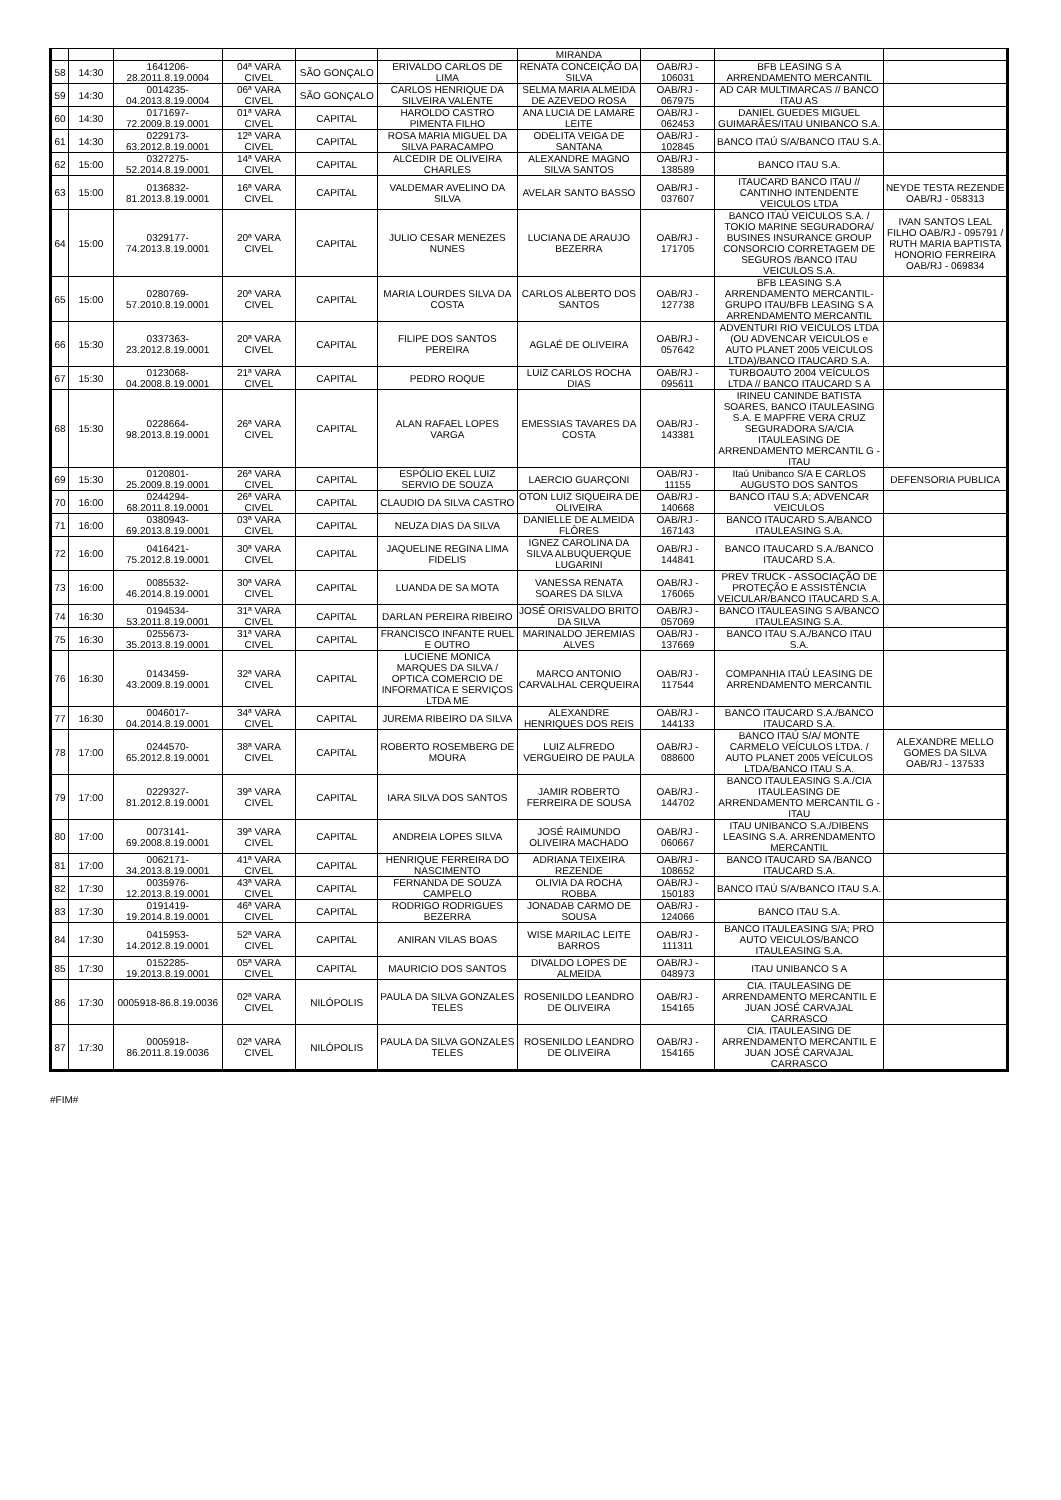| | | | | | | MIRANDA | | | |
| 58 | 14:30 | 1641206-28.2011.8.19.0004 | 04ª VARA CIVEL | SÃO GONÇALO | ERIVALDO CARLOS DE LIMA | RENATA CONCEIÇÃO DA SILVA | OAB/RJ - 106031 | BFB LEASING S A ARRENDAMENTO MERCANTIL | |
| 59 | 14:30 | 0014235-04.2013.8.19.0004 | 06ª VARA CIVEL | SÃO GONÇALO | CARLOS HENRIQUE DA SILVEIRA VALENTE | SELMA MARIA ALMEIDA DE AZEVEDO ROSA | OAB/RJ - 067975 | AD CAR MULTIMARCAS // BANCO ITAU AS | |
| 60 | 14:30 | 0171697-72.2009.8.19.0001 | 01ª VARA CIVEL | CAPITAL | HAROLDO CASTRO PIMENTA FILHO | ANA LUCIA DE LAMARE LEITE | OAB/RJ - 062453 | DANIEL GUEDES MIGUEL GUIMARÃES/ITAU UNIBANCO S.A. | |
| 61 | 14:30 | 0229173-63.2012.8.19.0001 | 12ª VARA CIVEL | CAPITAL | ROSA MARIA MIGUEL DA SILVA PARACAMPO | ODELITA VEIGA DE SANTANA | OAB/RJ - 102845 | BANCO ITAÚ S/A/BANCO ITAU S.A. | |
| 62 | 15:00 | 0327275-52.2014.8.19.0001 | 14ª VARA CIVEL | CAPITAL | ALCEDIR DE OLIVEIRA CHARLES | ALEXANDRE MAGNO SILVA SANTOS | OAB/RJ - 138589 | BANCO ITAU S.A. | |
| 63 | 15:00 | 0136832-81.2013.8.19.0001 | 16ª VARA CIVEL | CAPITAL | VALDEMAR AVELINO DA SILVA | AVELAR SANTO BASSO | OAB/RJ - 037607 | ITAUCARD BANCO ITAU // CANTINHO INTENDENTE VEICULOS LTDA | NEYDE TESTA REZENDE OAB/RJ - 058313 |
| 64 | 15:00 | 0329177-74.2013.8.19.0001 | 20ª VARA CIVEL | CAPITAL | JULIO CESAR MENEZES NUNES | LUCIANA DE ARAUJO BEZERRA | OAB/RJ - 171705 | BANCO ITAÚ VEICULOS S.A. / TOKIO MARINE SEGURADORA/ BUSINES INSURANCE GROUP CONSORCIO CORRETAGEM DE SEGUROS /BANCO ITAU VEICULOS S.A. | IVAN SANTOS LEAL FILHO OAB/RJ - 095791 / RUTH MARIA BAPTISTA HONORIO FERREIRA OAB/RJ - 069834 |
| 65 | 15:00 | 0280769-57.2010.8.19.0001 | 20ª VARA CIVEL | CAPITAL | MARIA LOURDES SILVA DA COSTA | CARLOS ALBERTO DOS SANTOS | OAB/RJ - 127738 | BFB LEASING S.A ARRENDAMENTO MERCANTIL-GRUPO ITAU/BFB LEASING S A ARRENDAMENTO MERCANTIL | |
| 66 | 15:30 | 0337363-23.2012.8.19.0001 | 20ª VARA CIVEL | CAPITAL | FILIPE DOS SANTOS PEREIRA | AGLAÉ DE OLIVEIRA | OAB/RJ - 057642 | ADVENTURI RIO VEICULOS LTDA (OU ADVENCAR VEICULOS e AUTO PLANET 2005 VEICULOS LTDA)/BANCO ITAUCARD S.A. | |
| 67 | 15:30 | 0123068-04.2008.8.19.0001 | 21ª VARA CIVEL | CAPITAL | PEDRO ROQUE | LUIZ CARLOS ROCHA DIAS | OAB/RJ - 095611 | TURBOAUTO 2004 VEÍCULOS LTDA // BANCO ITAUCARD S A | |
| 68 | 15:30 | 0228664-98.2013.8.19.0001 | 26ª VARA CIVEL | CAPITAL | ALAN RAFAEL LOPES VARGA | EMESSIAS TAVARES DA COSTA | OAB/RJ - 143381 | IRINEU CANINDE BATISTA SOARES, BANCO ITAULEASING S.A. E MAPFRE VERA CRUZ SEGURADORA S/A/CIA ITAULEASING DE ARRENDAMENTO MERCANTIL G -ITAU | |
| 69 | 15:30 | 0120801-25.2009.8.19.0001 | 26ª VARA CIVEL | CAPITAL | ESPÓLIO EKEL LUIZ SERVIO DE SOUZA | LAERCIO GUARÇONI | OAB/RJ - 11155 | Itaú Unibanco S/A E CARLOS AUGUSTO DOS SANTOS | DEFENSORIA PUBLICA |
| 70 | 16:00 | 0244294-68.2011.8.19.0001 | 26ª VARA CIVEL | CAPITAL | CLAUDIO DA SILVA CASTRO | OTON LUIZ SIQUEIRA DE OLIVEIRA | OAB/RJ - 140668 | BANCO ITAU S.A; ADVENCAR VEICULOS | |
| 71 | 16:00 | 0380943-69.2013.8.19.0001 | 03ª VARA CIVEL | CAPITAL | NEUZA DIAS DA SILVA | DANIELLE DE ALMEIDA FLÔRES | OAB/RJ - 167143 | BANCO ITAUCARD S.A/BANCO ITAULEASING S.A. | |
| 72 | 16:00 | 0416421-75.2012.8.19.0001 | 30ª VARA CIVEL | CAPITAL | JAQUELINE REGINA LIMA FIDELIS | IGNEZ CAROLINA DA SILVA ALBUQUERQUE LUGARINI | OAB/RJ - 144841 | BANCO ITAUCARD S.A./BANCO ITAUCARD S.A. | |
| 73 | 16:00 | 0085532-46.2014.8.19.0001 | 30ª VARA CIVEL | CAPITAL | LUANDA DE SA MOTA | VANESSA RENATA SOARES DA SILVA | OAB/RJ - 176065 | PREV TRUCK - ASSOCIAÇÃO DE PROTEÇÃO E ASSISTÊNCIA VEICULAR/BANCO ITAUCARD S.A. | |
| 74 | 16:30 | 0194534-53.2011.8.19.0001 | 31ª VARA CIVEL | CAPITAL | DARLAN PEREIRA RIBEIRO | JOSÉ ORISVALDO BRITO DA SILVA | OAB/RJ - 057069 | BANCO ITAULEASING S A/BANCO ITAULEASING S.A. | |
| 75 | 16:30 | 0255673-35.2013.8.19.0001 | 31ª VARA CIVEL | CAPITAL | FRANCISCO INFANTE RUEL E OUTRO | MARINALDO JEREMIAS ALVES | OAB/RJ - 137669 | BANCO ITAU S.A./BANCO ITAU S.A. | |
| 76 | 16:30 | 0143459-43.2009.8.19.0001 | 32ª VARA CIVEL | CAPITAL | LUCIENE MONICA MARQUES DA SILVA / OPTICA COMERCIO DE INFORMATICA E SERVIÇOS LTDA ME | MARCO ANTONIO CARVALHAL CERQUEIRA | OAB/RJ - 117544 | COMPANHIA ITAÚ LEASING DE ARRENDAMENTO MERCANTIL | |
| 77 | 16:30 | 0046017-04.2014.8.19.0001 | 34ª VARA CIVEL | CAPITAL | JUREMA RIBEIRO DA SILVA | ALEXANDRE HENRIQUES DOS REIS | OAB/RJ - 144133 | BANCO ITAUCARD S.A./BANCO ITAUCARD S.A. | |
| 78 | 17:00 | 0244570-65.2012.8.19.0001 | 38ª VARA CIVEL | CAPITAL | ROBERTO ROSEMBERG DE MOURA | LUIZ ALFREDO VERGUEIRO DE PAULA | OAB/RJ - 088600 | BANCO ITAÚ S/A/ MONTE CARMELO VEÍCULOS LTDA. / AUTO PLANET 2005 VEÍCULOS LTDA/BANCO ITAU S.A. | ALEXANDRE MELLO GOMES DA SILVA OAB/RJ - 137533 |
| 79 | 17:00 | 0229327-81.2012.8.19.0001 | 39ª VARA CIVEL | CAPITAL | IARA SILVA DOS SANTOS | JAMIR ROBERTO FERREIRA DE SOUSA | OAB/RJ - 144702 | BANCO ITAULEASING S.A./CIA ITAULEASING DE ARRENDAMENTO MERCANTIL G -ITAU | |
| 80 | 17:00 | 0073141-69.2008.8.19.0001 | 39ª VARA CIVEL | CAPITAL | ANDREIA LOPES SILVA | JOSÉ RAIMUNDO OLIVEIRA MACHADO | OAB/RJ - 060667 | ITAU UNIBANCO S.A./DIBENS LEASING S.A. ARRENDAMENTO MERCANTIL | |
| 81 | 17:00 | 0062171-34.2013.8.19.0001 | 41ª VARA CIVEL | CAPITAL | HENRIQUE FERREIRA DO NASCIMENTO | ADRIANA TEIXEIRA REZENDE | OAB/RJ - 108652 | BANCO ITAUCARD SA /BANCO ITAUCARD S.A. | |
| 82 | 17:30 | 0035976-12.2013.8.19.0001 | 43ª VARA CIVEL | CAPITAL | FERNANDA DE SOUZA CAMPELO | OLIVIA DA ROCHA ROBBA | OAB/RJ - 150183 | BANCO ITAÚ S/A/BANCO ITAU S.A. | |
| 83 | 17:30 | 0191419-19.2014.8.19.0001 | 46ª VARA CIVEL | CAPITAL | RODRIGO RODRIGUES BEZERRA | JONADAB CARMO DE SOUSA | OAB/RJ - 124066 | BANCO ITAU S.A. | |
| 84 | 17:30 | 0415953-14.2012.8.19.0001 | 52ª VARA CIVEL | CAPITAL | ANIRAN VILAS BOAS | WISE MARILAC LEITE BARROS | OAB/RJ - 111311 | BANCO ITAULEASING S/A; PRO AUTO VEICULOS/BANCO ITAULEASING S.A. | |
| 85 | 17:30 | 0152285-19.2013.8.19.0001 | 05ª VARA CIVEL | CAPITAL | MAURICIO DOS SANTOS | DIVALDO LOPES DE ALMEIDA | OAB/RJ - 048973 | ITAU UNIBANCO S A | |
| 86 | 17:30 | 0005918-86.8.19.0036 | 02ª VARA CIVEL | NILÓPOLIS | PAULA DA SILVA GONZALES TELES | ROSENILDO LEANDRO DE OLIVEIRA | OAB/RJ - 154165 | CIA. ITAULEASING DE ARRENDAMENTO MERCANTIL E JUAN JOSÉ CARVAJAL CARRASCO | |
| 87 | 17:30 | 0005918-86.2011.8.19.0036 | 02ª VARA CIVEL | NILÓPOLIS | PAULA DA SILVA GONZALES TELES | ROSENILDO LEANDRO DE OLIVEIRA | OAB/RJ - 154165 | CIA. ITAULEASING DE ARRENDAMENTO MERCANTIL E JUAN JOSÉ CARVAJAL CARRASCO | |
#FIM#